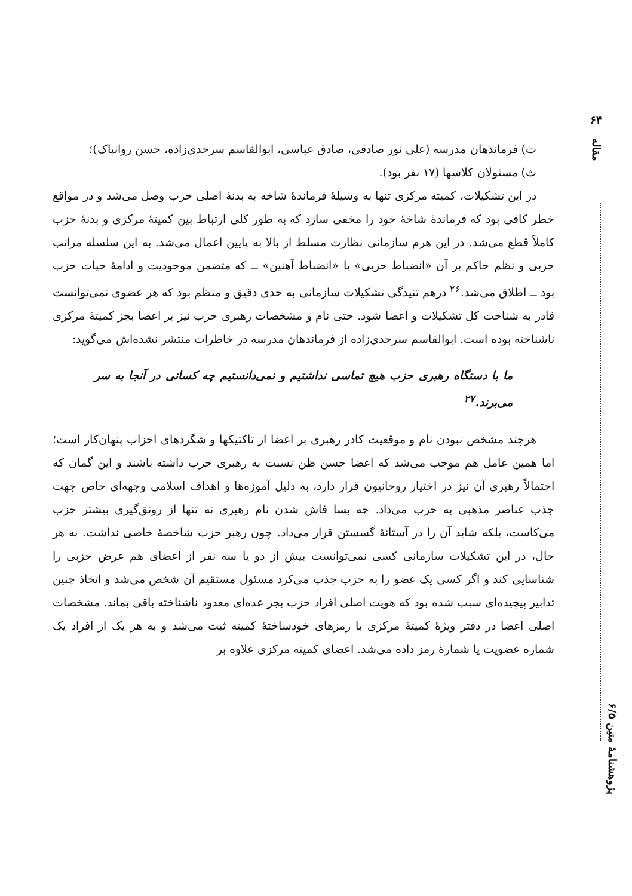۶۴
مقاله
ت) فرماندهان مدرسه (علی نور صادقی، صادق عباسی، ابوالقاسم سرحدی‌زاده، حسن روانپاک)؛
ث) مسئولان کلاسها (۱۷ نفر بود).
در این تشکیلات، کمیته مرکزی تنها به وسیلهٔ فرماندهٔ شاخه به بدنهٔ اصلی حزب وصل می‌شد و در مواقع خطر کافی بود که فرماندهٔ شاخهٔ خود را مخفی سازد که به طور کلی ارتباط بین کمیتهٔ مرکزی و بدنهٔ حزب کاملاً قطع می‌شد. در این هرم سازمانی نظارت مسلط از بالا به پایین اعمال می‌شد. به این سلسله مراتب حزبی و نظم حاکم بر آن «انضباط حزبی» یا «انضباط آهنین» ــ که متضمن موجودیت و ادامهٔ حیات حزب بود ــ اطلاق می‌شد.<sup>۲۶</sup> درهم تنیدگی تشکیلات سازمانی به حدی دقیق و منظم بود که هر عضوی نمی‌توانست قادر به شناخت کل تشکیلات و اعضا شود. حتی نام و مشخصات رهبری حزب نیز بر اعضا بجز کمیتهٔ مرکزی ناشناخته بوده است. ابوالقاسم سرحدی‌زاده از فرماندهان مدرسه در خاطرات منتشر نشده‌اش می‌گوید:
ما با دستگاه رهبری حزب هیچ تماسی نداشتیم و نمی‌دانستیم چه کسانی در آنجا به سر می‌برند.<sup>۲۷</sup>
هرچند مشخص نبودن نام و موقعیت کادر رهبری بر اعضا از تاکتیکها و شگردهای احزاب پنهان‌کار است؛ اما همین عامل هم موجب می‌شد که اعضا حسن ظن نسبت به رهبری حزب داشته باشند و این گمان که احتمالاً رهبری آن نیز در اختیار روحانیون قرار دارد، به دلیل آموزه‌ها و اهداف اسلامی وجهه‌ای خاص جهت جذب عناصر مذهبی به حزب می‌داد. چه بسا فاش شدن نام رهبری نه تنها از رونق‌گیری بیشتر حزب می‌کاست، بلکه شاید آن را در آستانهٔ گسستن قرار می‌داد. چون رهبر حزب شاخصهٔ خاصی نداشت. به هر حال، در این تشکیلات سازمانی کسی نمی‌توانست بیش از دو یا سه نفر از اعضای هم عرض حزبی را شناسایی کند و اگر کسی یک عضو را به حزب جذب می‌کرد مسئول مستقیم آن شخص می‌شد و اتخاذ چنین تدابیر پیچیده‌ای سبب شده بود که هویت اصلی افراد حزب بجز عده‌ای معدود ناشناخته باقی بماند. مشخصات اصلی اعضا در دفتر ویژهٔ کمیتهٔ مرکزی با رمزهای خودساختهٔ کمیته ثبت می‌شد و به هر یک از افراد یک شماره عضویت یا شمارهٔ رمز داده می‌شد. اعضای کمیته مرکزی علاوه بر
پژوهشنامهٔ متین ۶/۵